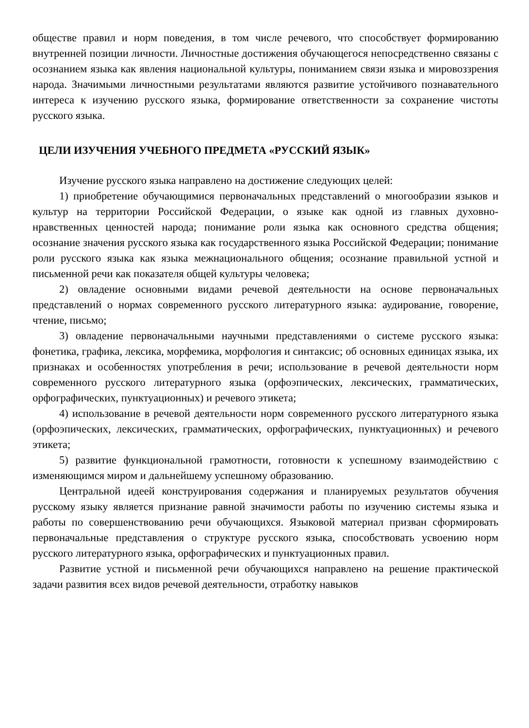обществе правил и норм поведения, в том числе речевого, что способствует формированию внутренней позиции личности. Личностные достижения обучающегося непосредственно связаны с осознанием языка как явления национальной культуры, пониманием связи языка и мировоззрения народа. Значимыми личностными результатами являются развитие устойчивого познавательного интереса к изучению русского языка, формирование ответственности за сохранение чистоты русского языка.
ЦЕЛИ ИЗУЧЕНИЯ УЧЕБНОГО ПРЕДМЕТА «РУССКИЙ ЯЗЫК»
Изучение русского языка направлено на достижение следующих целей:
1) приобретение обучающимися первоначальных представлений о многообразии языков и культур на территории Российской Федерации, о языке как одной из главных духовно-нравственных ценностей народа; понимание роли языка как основного средства общения; осознание значения русского языка как государственного языка Российской Федерации; понимание роли русского языка как языка межнационального общения; осознание правильной устной и письменной речи как показателя общей культуры человека;
2) овладение основными видами речевой деятельности на основе первоначальных представлений о нормах современного русского литературного языка: аудирование, говорение, чтение, письмо;
3) овладение первоначальными научными представлениями о системе русского языка: фонетика, графика, лексика, морфемика, морфология и синтаксис; об основных единицах языка, их признаках и особенностях употребления в речи; использование в речевой деятельности норм современного русского литературного языка (орфоэпических, лексических, грамматических, орфографических, пунктуационных) и речевого этикета;
4) использование в речевой деятельности норм современного русского литературного языка (орфоэпических, лексических, грамматических, орфографических, пунктуационных) и речевого этикета;
5) развитие функциональной грамотности, готовности к успешному взаимодействию с изменяющимся миром и дальнейшему успешному образованию.
Центральной идеей конструирования содержания и планируемых результатов обучения русскому языку является признание равной значимости работы по изучению системы языка и работы по совершенствованию речи обучающихся. Языковой материал призван сформировать первоначальные представления о структуре русского языка, способствовать усвоению норм русского литературного языка, орфографических и пунктуационных правил.
Развитие устной и письменной речи обучающихся направлено на решение практической задачи развития всех видов речевой деятельности, отработку навыков